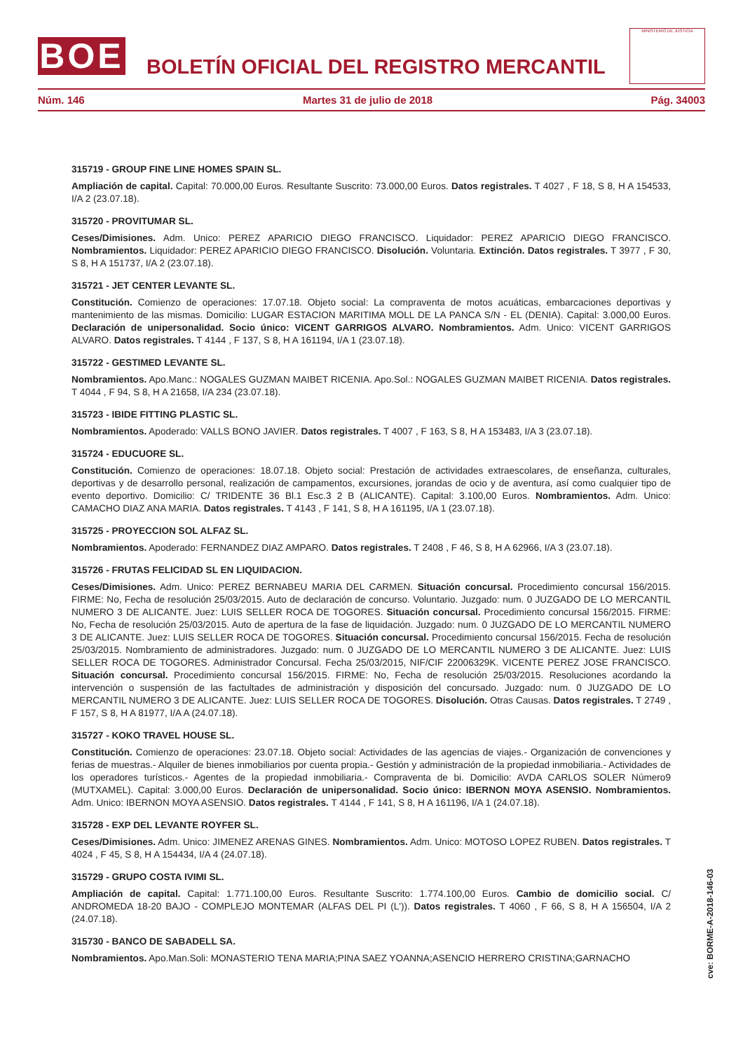BOE
BOLETÍN OFICIAL DEL REGISTRO MERCANTIL
MINISTERIO DE JUSTICIA
Núm. 146 Martes 31 de julio de 2018 Pág. 34003
315719 - GROUP FINE LINE HOMES SPAIN SL.
Ampliación de capital. Capital: 70.000,00 Euros. Resultante Suscrito: 73.000,00 Euros. Datos registrales. T 4027 , F 18, S 8, H A 154533, I/A 2 (23.07.18).
315720 - PROVITUMAR SL.
Ceses/Dimisiones. Adm. Unico: PEREZ APARICIO DIEGO FRANCISCO. Liquidador: PEREZ APARICIO DIEGO FRANCISCO. Nombramientos. Liquidador: PEREZ APARICIO DIEGO FRANCISCO. Disolución. Voluntaria. Extinción. Datos registrales. T 3977 , F 30, S 8, H A 151737, I/A 2 (23.07.18).
315721 - JET CENTER LEVANTE SL.
Constitución. Comienzo de operaciones: 17.07.18. Objeto social: La compraventa de motos acuáticas, embarcaciones deportivas y mantenimiento de las mismas. Domicilio: LUGAR ESTACION MARITIMA MOLL DE LA PANCA S/N - EL (DENIA). Capital: 3.000,00 Euros. Declaración de unipersonalidad. Socio único: VICENT GARRIGOS ALVARO. Nombramientos. Adm. Unico: VICENT GARRIGOS ALVARO. Datos registrales. T 4144 , F 137, S 8, H A 161194, I/A 1 (23.07.18).
315722 - GESTIMED LEVANTE SL.
Nombramientos. Apo.Manc.: NOGALES GUZMAN MAIBET RICENIA. Apo.Sol.: NOGALES GUZMAN MAIBET RICENIA. Datos registrales. T 4044 , F 94, S 8, H A 21658, I/A 234 (23.07.18).
315723 - IBIDE FITTING PLASTIC SL.
Nombramientos. Apoderado: VALLS BONO JAVIER. Datos registrales. T 4007 , F 163, S 8, H A 153483, I/A 3 (23.07.18).
315724 - EDUCUORE SL.
Constitución. Comienzo de operaciones: 18.07.18. Objeto social: Prestación de actividades extraescolares, de enseñanza, culturales, deportivas y de desarrollo personal, realización de campamentos, excursiones, jorandas de ocio y de aventura, así como cualquier tipo de evento deportivo. Domicilio: C/ TRIDENTE 36 Bl.1 Esc.3 2 B (ALICANTE). Capital: 3.100,00 Euros. Nombramientos. Adm. Unico: CAMACHO DIAZ ANA MARIA. Datos registrales. T 4143 , F 141, S 8, H A 161195, I/A 1 (23.07.18).
315725 - PROYECCION SOL ALFAZ SL.
Nombramientos. Apoderado: FERNANDEZ DIAZ AMPARO. Datos registrales. T 2408 , F 46, S 8, H A 62966, I/A 3 (23.07.18).
315726 - FRUTAS FELICIDAD SL EN LIQUIDACION.
Ceses/Dimisiones. Adm. Unico: PEREZ BERNABEU MARIA DEL CARMEN. Situación concursal. Procedimiento concursal 156/2015. FIRME: No, Fecha de resolución 25/03/2015. Auto de declaración de concurso. Voluntario. Juzgado: num. 0 JUZGADO DE LO MERCANTIL NUMERO 3 DE ALICANTE. Juez: LUIS SELLER ROCA DE TOGORES. Situación concursal. Procedimiento concursal 156/2015. FIRME: No, Fecha de resolución 25/03/2015. Auto de apertura de la fase de liquidación. Juzgado: num. 0 JUZGADO DE LO MERCANTIL NUMERO 3 DE ALICANTE. Juez: LUIS SELLER ROCA DE TOGORES. Situación concursal. Procedimiento concursal 156/2015. Fecha de resolución 25/03/2015. Nombramiento de administradores. Juzgado: num. 0 JUZGADO DE LO MERCANTIL NUMERO 3 DE ALICANTE. Juez: LUIS SELLER ROCA DE TOGORES. Administrador Concursal. Fecha 25/03/2015, NIF/CIF 22006329K. VICENTE PEREZ JOSE FRANCISCO. Situación concursal. Procedimiento concursal 156/2015. FIRME: No, Fecha de resolución 25/03/2015. Resoluciones acordando la intervención o suspensión de las factultades de administración y disposición del concursado. Juzgado: num. 0 JUZGADO DE LO MERCANTIL NUMERO 3 DE ALICANTE. Juez: LUIS SELLER ROCA DE TOGORES. Disolución. Otras Causas. Datos registrales. T 2749 , F 157, S 8, H A 81977, I/A A (24.07.18).
315727 - KOKO TRAVEL HOUSE SL.
Constitución. Comienzo de operaciones: 23.07.18. Objeto social: Actividades de las agencias de viajes.- Organización de convenciones y ferias de muestras.- Alquiler de bienes inmobiliarios por cuenta propia.- Gestión y administración de la propiedad inmobiliaria.- Actividades de los operadores turísticos.- Agentes de la propiedad inmobiliaria.- Compraventa de bi. Domicilio: AVDA CARLOS SOLER Número9 (MUTXAMEL). Capital: 3.000,00 Euros. Declaración de unipersonalidad. Socio único: IBERNON MOYA ASENSIO. Nombramientos. Adm. Unico: IBERNON MOYA ASENSIO. Datos registrales. T 4144 , F 141, S 8, H A 161196, I/A 1 (24.07.18).
315728 - EXP DEL LEVANTE ROYFER SL.
Ceses/Dimisiones. Adm. Unico: JIMENEZ ARENAS GINES. Nombramientos. Adm. Unico: MOTOSO LOPEZ RUBEN. Datos registrales. T 4024 , F 45, S 8, H A 154434, I/A 4 (24.07.18).
315729 - GRUPO COSTA IVIMI SL.
Ampliación de capital. Capital: 1.771.100,00 Euros. Resultante Suscrito: 1.774.100,00 Euros. Cambio de domicilio social. C/ ANDROMEDA 18-20 BAJO - COMPLEJO MONTEMAR (ALFAS DEL PI (L')). Datos registrales. T 4060 , F 66, S 8, H A 156504, I/A 2 (24.07.18).
315730 - BANCO DE SABADELL SA.
Nombramientos. Apo.Man.Soli: MONASTERIO TENA MARIA;PINA SAEZ YOANNA;ASENCIO HERRERO CRISTINA;GARNACHO
cve: BORME-A-2018-146-03